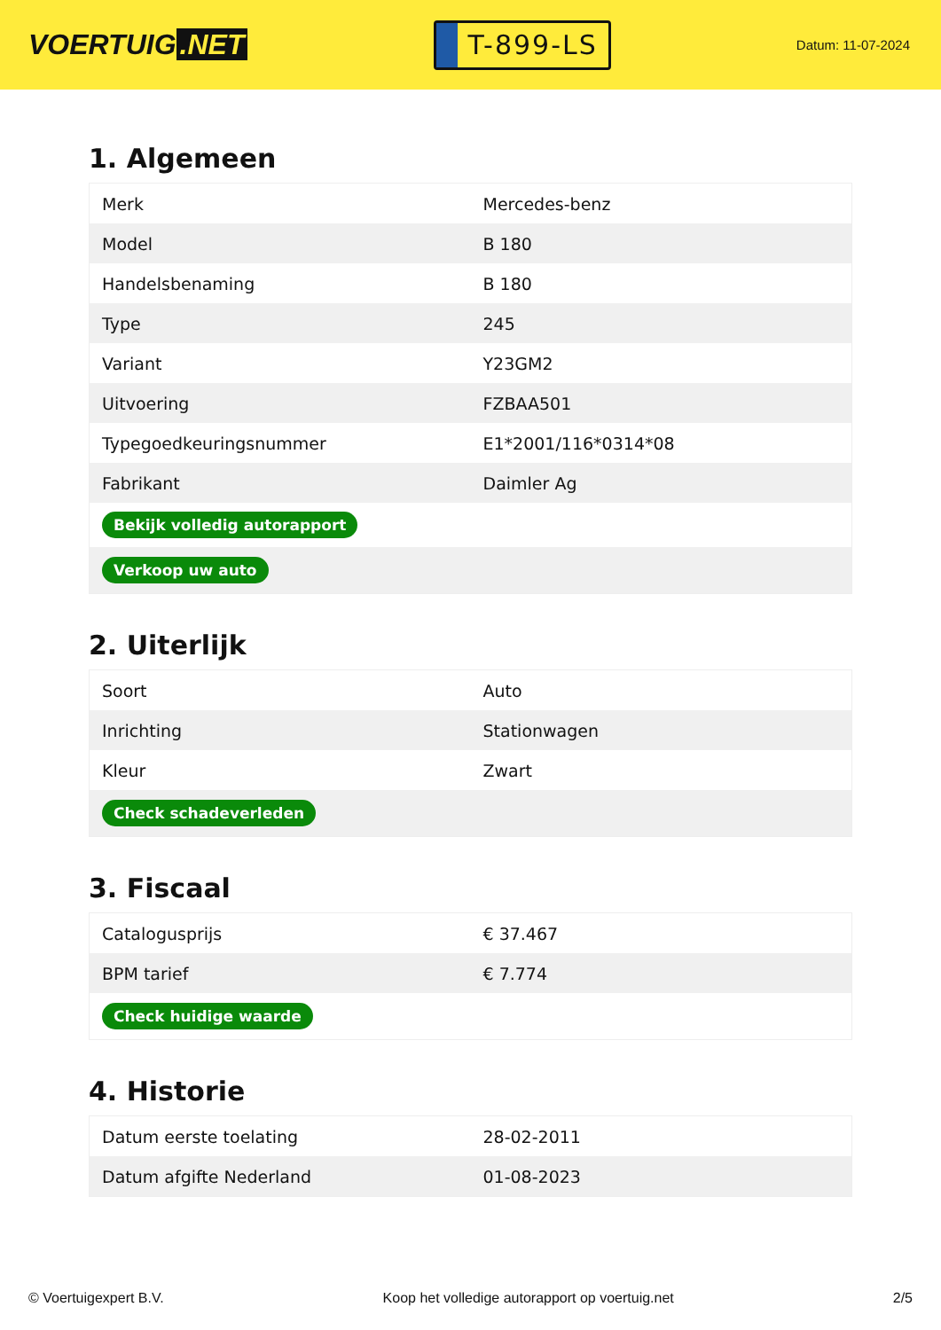VOERTUIG.NET
T-899-LS
Datum: 11-07-2024
1. Algemeen
| Merk | Mercedes-benz |
| Model | B 180 |
| Handelsbenaming | B 180 |
| Type | 245 |
| Variant | Y23GM2 |
| Uitvoering | FZBAA501 |
| Typegoedkeuringsnummer | E1*2001/116*0314*08 |
| Fabrikant | Daimler Ag |
| Bekijk volledig autorapport | |
| Verkoop uw auto | |
2. Uiterlijk
| Soort | Auto |
| Inrichting | Stationwagen |
| Kleur | Zwart |
| Check schadeverleden | |
3. Fiscaal
| Catalogusprijs | € 37.467 |
| BPM tarief | € 7.774 |
| Check huidige waarde | |
4. Historie
| Datum eerste toelating | 28-02-2011 |
| Datum afgifte Nederland | 01-08-2023 |
© Voertuigexpert B.V. Koop het volledige autorapport op voertuig.net 2/5